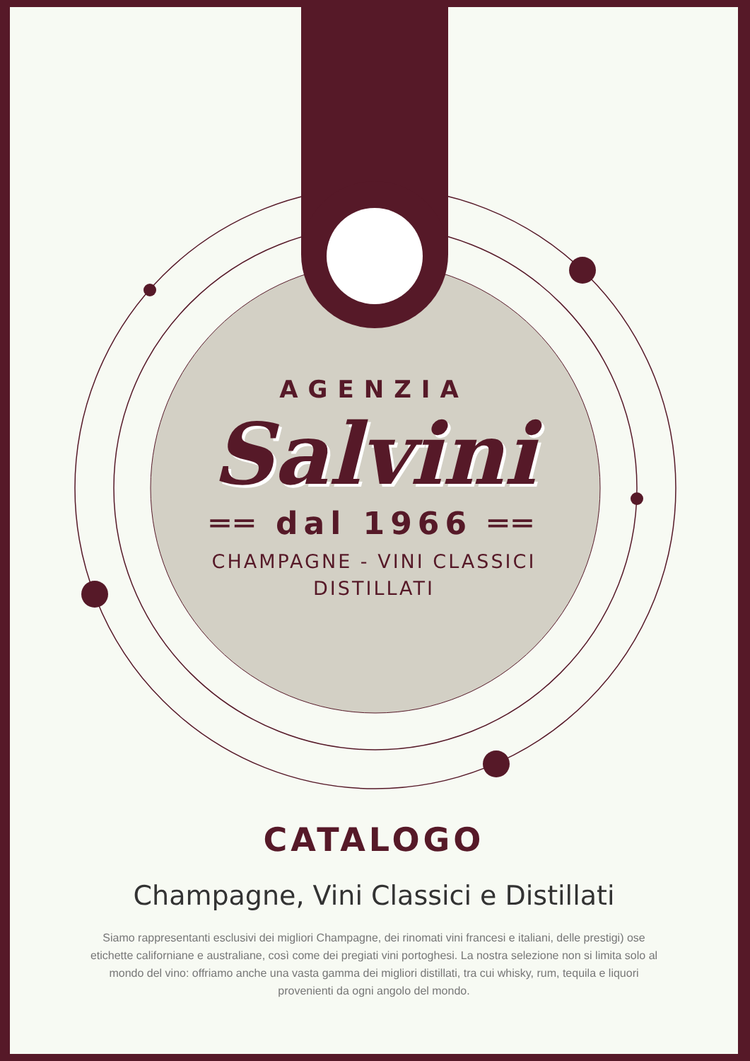AGENZIA
Salvini
══ dal 1966 ══
CHAMPAGNE - VINI CLASSICI
DISTILLATI
CATALOGO
Champagne, Vini Classici e Distillati
Siamo rappresentanti esclusivi dei migliori Champagne, dei rinomati vini francesi e italiani, delle prestigi) ose etichette californiane e australiane, così come dei pregiati vini portoghesi. La nostra selezione non si limita solo al mondo del vino: offriamo anche una vasta gamma dei migliori distillati, tra cui whisky, rum, tequila e liquori provenienti da ogni angolo del mondo.